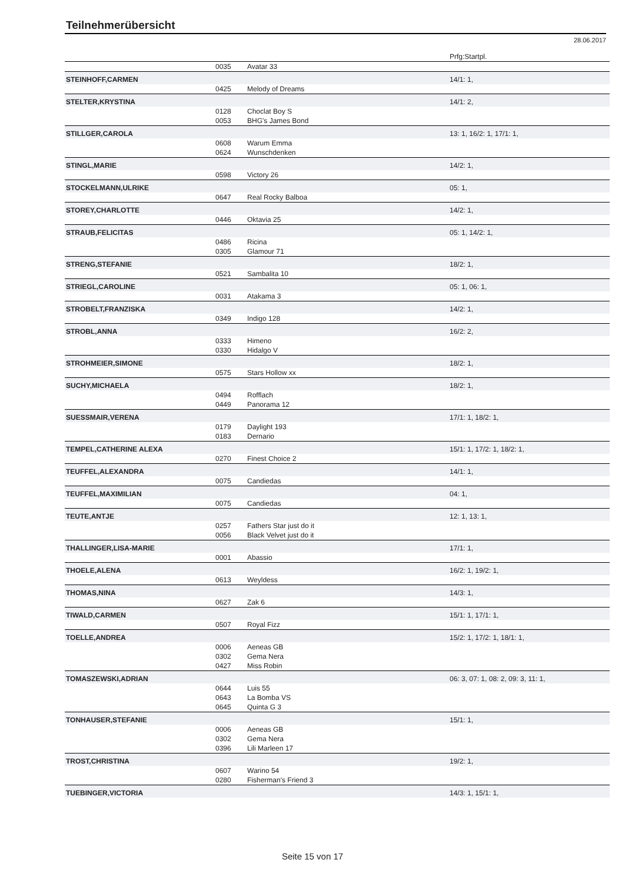Teilnehmerübersicht
28.06.2017
| | | | Prfg:Startpl. |
| | 0035 | Avatar 33 | |
| STEINHOFF,CARMEN | | | 14/1: 1, |
| | 0425 | Melody of Dreams | |
| STELTER,KRYSTINA | | | 14/1: 2, |
| | 0128 | Choclat Boy S | |
| | 0053 | BHG's James Bond | |
| STILLGER,CAROLA | | | 13: 1, 16/2: 1, 17/1: 1, |
| | 0608 | Warum Emma | |
| | 0624 | Wunschdenken | |
| STINGL,MARIE | | | 14/2: 1, |
| | 0598 | Victory 26 | |
| STOCKELMANN,ULRIKE | | | 05: 1, |
| | 0647 | Real Rocky Balboa | |
| STOREY,CHARLOTTE | | | 14/2: 1, |
| | 0446 | Oktavia 25 | |
| STRAUB,FELICITAS | | | 05: 1, 14/2: 1, |
| | 0486 | Ricina | |
| | 0305 | Glamour 71 | |
| STRENG,STEFANIE | | | 18/2: 1, |
| | 0521 | Sambalita 10 | |
| STRIEGL,CAROLINE | | | 05: 1, 06: 1, |
| | 0031 | Atakama 3 | |
| STROBELT,FRANZISKA | | | 14/2: 1, |
| | 0349 | Indigo 128 | |
| STROBL,ANNA | | | 16/2: 2, |
| | 0333 | Himeno | |
| | 0330 | Hidalgo V | |
| STROHMEIER,SIMONE | | | 18/2: 1, |
| | 0575 | Stars Hollow xx | |
| SUCHY,MICHAELA | | | 18/2: 1, |
| | 0494 | Rofflach | |
| | 0449 | Panorama 12 | |
| SUESSMAIR,VERENA | | | 17/1: 1, 18/2: 1, |
| | 0179 | Daylight 193 | |
| | 0183 | Dernario | |
| TEMPEL,CATHERINE ALEXA | | | 15/1: 1, 17/2: 1, 18/2: 1, |
| | 0270 | Finest Choice 2 | |
| TEUFFEL,ALEXANDRA | | | 14/1: 1, |
| | 0075 | Candiedas | |
| TEUFFEL,MAXIMILIAN | | | 04: 1, |
| | 0075 | Candiedas | |
| TEUTE,ANTJE | | | 12: 1, 13: 1, |
| | 0257 | Fathers Star just do it | |
| | 0056 | Black Velvet just do it | |
| THALLINGER,LISA-MARIE | | | 17/1: 1, |
| | 0001 | Abassio | |
| THOELE,ALENA | | | 16/2: 1, 19/2: 1, |
| | 0613 | Weyldess | |
| THOMAS,NINA | | | 14/3: 1, |
| | 0627 | Zak 6 | |
| TIWALD,CARMEN | | | 15/1: 1, 17/1: 1, |
| | 0507 | Royal Fizz | |
| TOELLE,ANDREA | | | 15/2: 1, 17/2: 1, 18/1: 1, |
| | 0006 | Aeneas GB | |
| | 0302 | Gema Nera | |
| | 0427 | Miss Robin | |
| TOMASZEWSKI,ADRIAN | | | 06: 3, 07: 1, 08: 2, 09: 3, 11: 1, |
| | 0644 | Luis 55 | |
| | 0643 | La Bomba VS | |
| | 0645 | Quinta G 3 | |
| TONHAUSER,STEFANIE | | | 15/1: 1, |
| | 0006 | Aeneas GB | |
| | 0302 | Gema Nera | |
| | 0396 | Lili Marleen 17 | |
| TROST,CHRISTINA | | | 19/2: 1, |
| | 0607 | Warino 54 | |
| | 0280 | Fisherman's Friend 3 | |
| TUEBINGER,VICTORIA | | | 14/3: 1, 15/1: 1, |
Seite 15 von 17